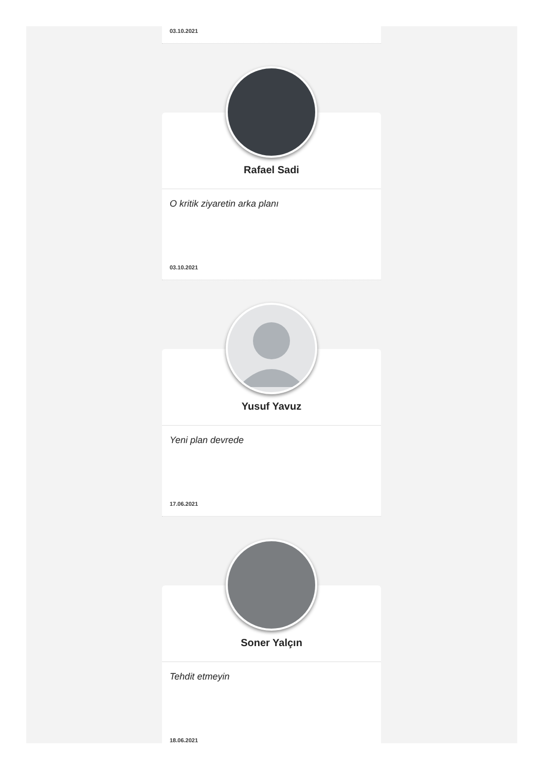03.10.2021
Rafael Sadi
O kritik ziyaretin arka planı
03.10.2021
Yusuf Yavuz
Yeni plan devrede
17.06.2021
Soner Yalçın
Tehdit etmeyin
18.06.2021